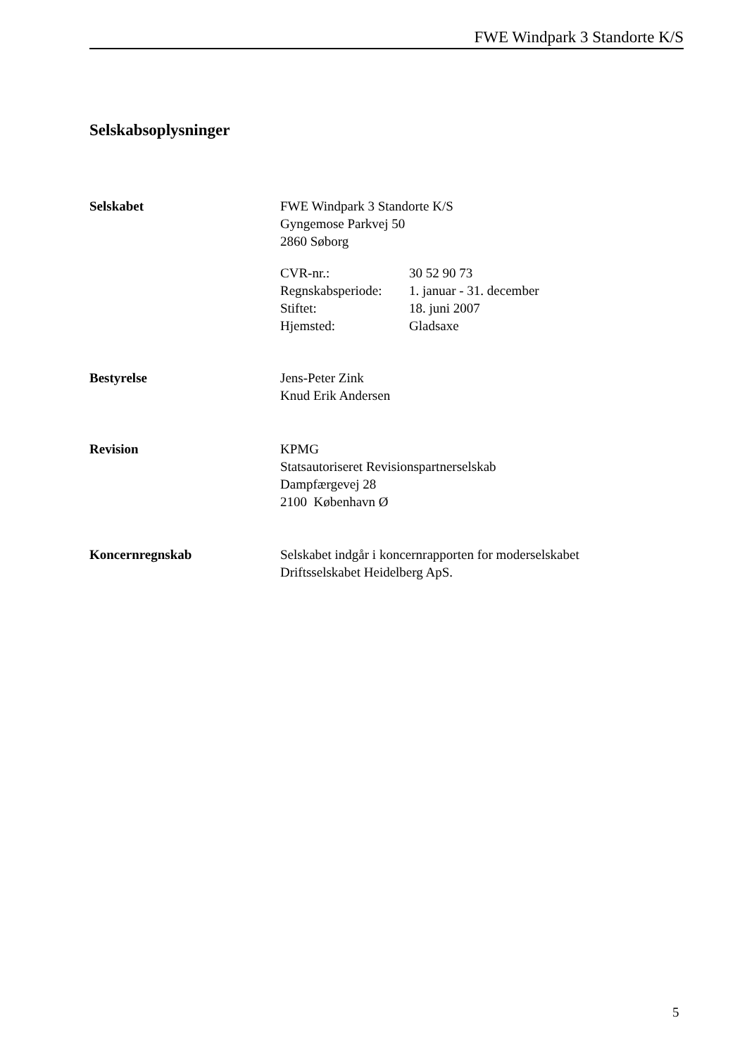FWE Windpark 3 Standorte K/S
Selskabsoplysninger
Selskabet FWE Windpark 3 Standorte K/S
Gyngemose Parkvej 50
2860 Søborg
CVR-nr.: 30 52 90 73
Regnskabsperiode: 1. januar - 31. december
Stiftet: 18. juni 2007
Hjemsted: Gladsaxe
Bestyrelse Jens-Peter Zink
Knud Erik Andersen
Revision KPMG
Statsautoriseret Revisionspartnerselskab
Dampfærgevej 28
2100 København Ø
Koncernregnskab Selskabet indgår i koncernrapporten for moderselskabet
Driftsselskabet Heidelberg ApS.
5